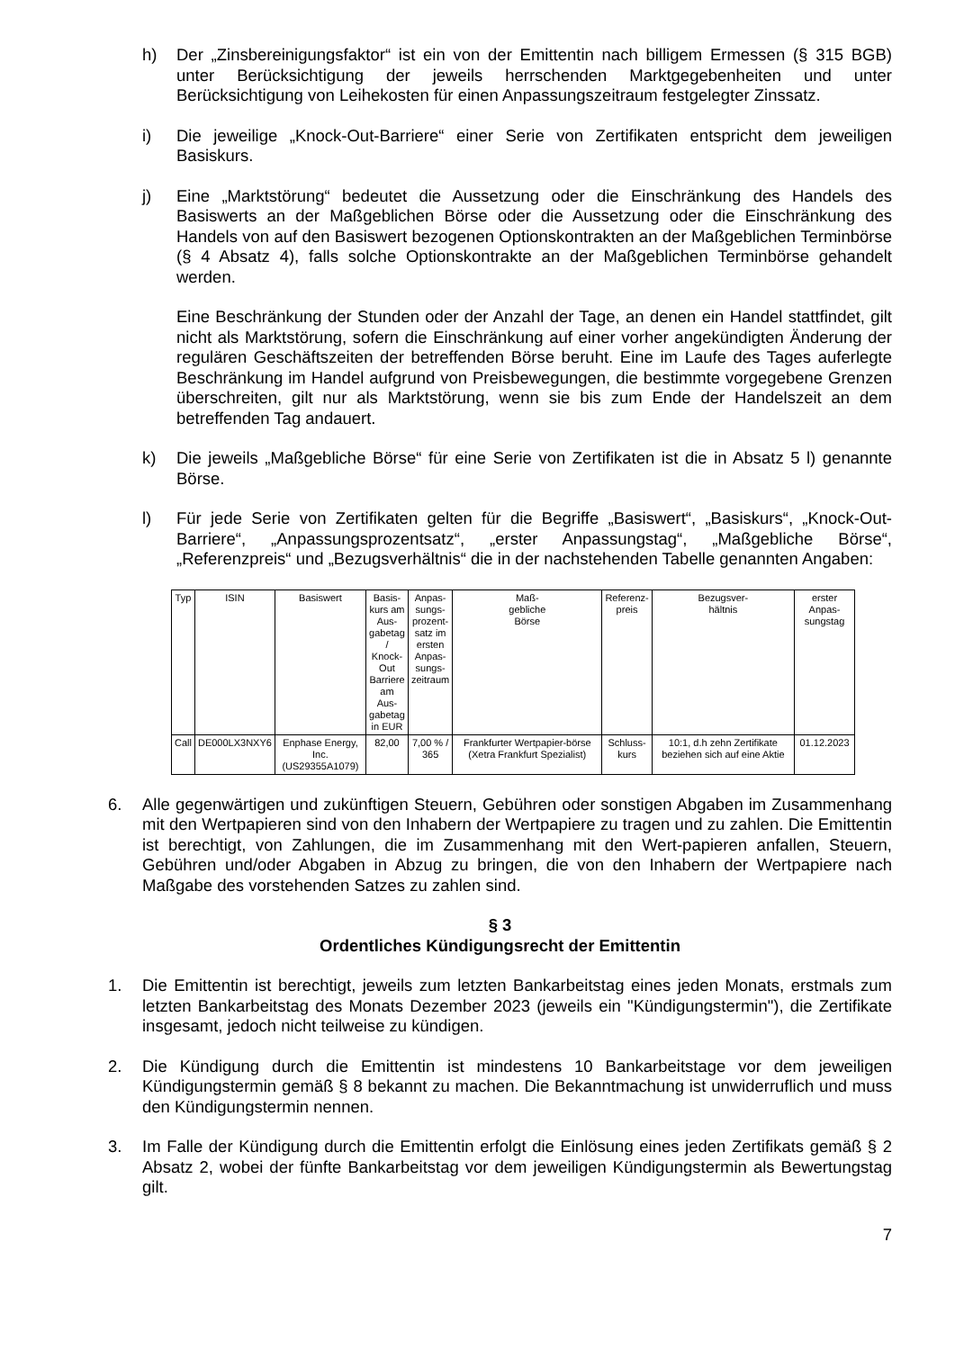h) Der „Zinsbereinigungsfaktor“ ist ein von der Emittentin nach billigem Ermessen (§ 315 BGB) unter Berücksichtigung der jeweils herrschenden Marktgegebenheiten und unter Berücksichtigung von Leihekosten für einen Anpassungszeitraum festgelegter Zinssatz.
i) Die jeweilige „Knock-Out-Barriere“ einer Serie von Zertifikaten entspricht dem jeweiligen Basiskurs.
j) Eine „Marktstörung“ bedeutet die Aussetzung oder die Einschränkung des Handels des Basiswerts an der Maßgeblichen Börse oder die Aussetzung oder die Einschränkung des Handels von auf den Basiswert bezogenen Optionskontrakten an der Maßgeblichen Terminbörse (§ 4 Absatz 4), falls solche Optionskontrakte an der Maßgeblichen Terminbörse gehandelt werden.
Eine Beschränkung der Stunden oder der Anzahl der Tage, an denen ein Handel stattfindet, gilt nicht als Marktstörung, sofern die Einschränkung auf einer vorher angekündigten Änderung der regulären Geschäftszeiten der betreffenden Börse beruht. Eine im Laufe des Tages auferlegte Beschränkung im Handel aufgrund von Preisbewegungen, die bestimmte vorgegebene Grenzen überschreiten, gilt nur als Marktstörung, wenn sie bis zum Ende der Handelszeit an dem betreffenden Tag andauert.
k) Die jeweils „Maßgebliche Börse“ für eine Serie von Zertifikaten ist die in Absatz 5 l) genannte Börse.
l) Für jede Serie von Zertifikaten gelten für die Begriffe „Basiswert“, „Basiskurs“, „Knock-Out-Barriere“, „Anpassungsprozentsatz“, „erster Anpassungstag“, „Maßgebliche Börse“, „Referenzpreis“ und „Bezugsverhältnis“ die in der nachstehenden Tabelle genannten Angaben:
| Typ | ISIN | Basiswert | Basis- kurs am Aus- gabetag / Knock- Out Barriere am Aus- gabetag in EUR | Anpas- sungs- prozent- satz im ersten Anpas- sungs- zeitraum | Maß- gebliche Börse | Referenz- preis | Bezugsver- hältnis | erster Anpas- sungstag |
| --- | --- | --- | --- | --- | --- | --- | --- | --- |
| Call | DE000LX3NXY6 | Enphase Energy, Inc. (US29355A1079) | 82,00 | 7,00 % / 365 | Frankfurter Wertpapier-börse (Xetra Frankfurt Spezialist) | Schluss- kurs | 10:1, d.h zehn Zertifikate beziehen sich auf eine Aktie | 01.12.2023 |
6. Alle gegenwärtigen und zukünftigen Steuern, Gebühren oder sonstigen Abgaben im Zusammenhang mit den Wertpapieren sind von den Inhabern der Wertpapiere zu tragen und zu zahlen. Die Emittentin ist berechtigt, von Zahlungen, die im Zusammenhang mit den Wert-papieren anfallen, Steuern, Gebühren und/oder Abgaben in Abzug zu bringen, die von den Inhabern der Wertpapiere nach Maßgabe des vorstehenden Satzes zu zahlen sind.
§ 3
Ordentliches Kündigungsrecht der Emittentin
1. Die Emittentin ist berechtigt, jeweils zum letzten Bankarbeitstag eines jeden Monats, erstmals zum letzten Bankarbeitstag des Monats Dezember 2023 (jeweils ein "Kündigungstermin"), die Zertifikate insgesamt, jedoch nicht teilweise zu kündigen.
2. Die Kündigung durch die Emittentin ist mindestens 10 Bankarbeitstage vor dem jeweiligen Kündigungstermin gemäß § 8 bekannt zu machen. Die Bekanntmachung ist unwiderruflich und muss den Kündigungstermin nennen.
3. Im Falle der Kündigung durch die Emittentin erfolgt die Einlösung eines jeden Zertifikats gemäß § 2 Absatz 2, wobei der fünfte Bankarbeitstag vor dem jeweiligen Kündigungstermin als Bewertungstag gilt.
7